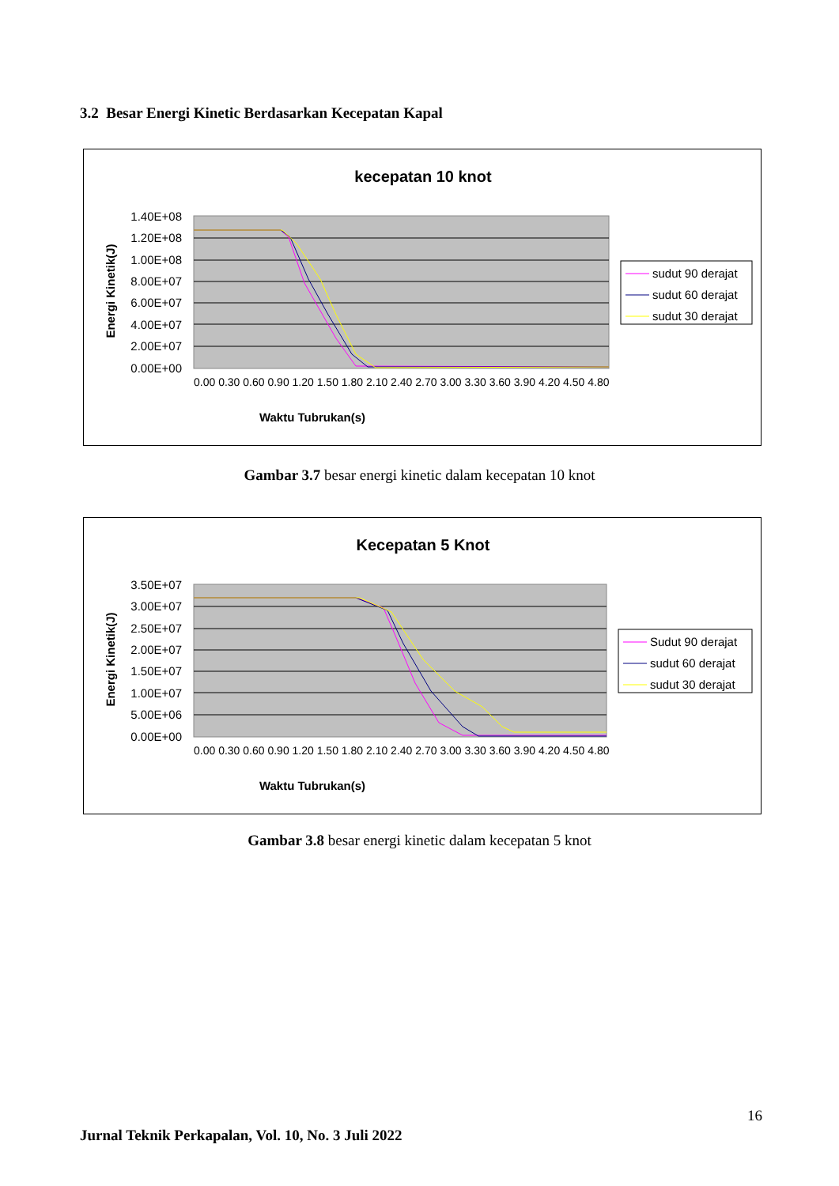3.2 Besar Energi Kinetic Berdasarkan Kecepatan Kapal
kecepatan 10 knot
1.40E+08
1.20E+08
1.00E+08
8.00E+07
6.00E+07
4.00E+07
2.00E+07
0.00E+00
Waktu Tubrukan(s)
Energi Kinetik(J)
0.00 0.30 0.60 0.90 1.20 1.50 1.80 2.10 2.40 2.70 3.00 3.30 3.60 3.90 4.20 4.50 4.80
sudut 90 derajat
sudut 60 derajat
sudut 30 derajat
Gambar 3.7 besar energi kinetic dalam kecepatan 10 knot
Kecepatan 5 Knot
3.50E+07
3.00E+07
2.50E+07
2.00E+07
1.50E+07
1.00E+07
5.00E+06
0.00E+00
Waktu Tubrukan(s)
Energi Kinetik(J)
0.00 0.30 0.60 0.90 1.20 1.50 1.80 2.10 2.40 2.70 3.00 3.30 3.60 3.90 4.20 4.50 4.80
Sudut 90 derajat
sudut 60 derajat
sudut 30 derajat
Gambar 3.8 besar energi kinetic dalam kecepatan 5 knot
16
Jurnal Teknik Perkapalan, Vol. 10, No. 3 Juli 2022